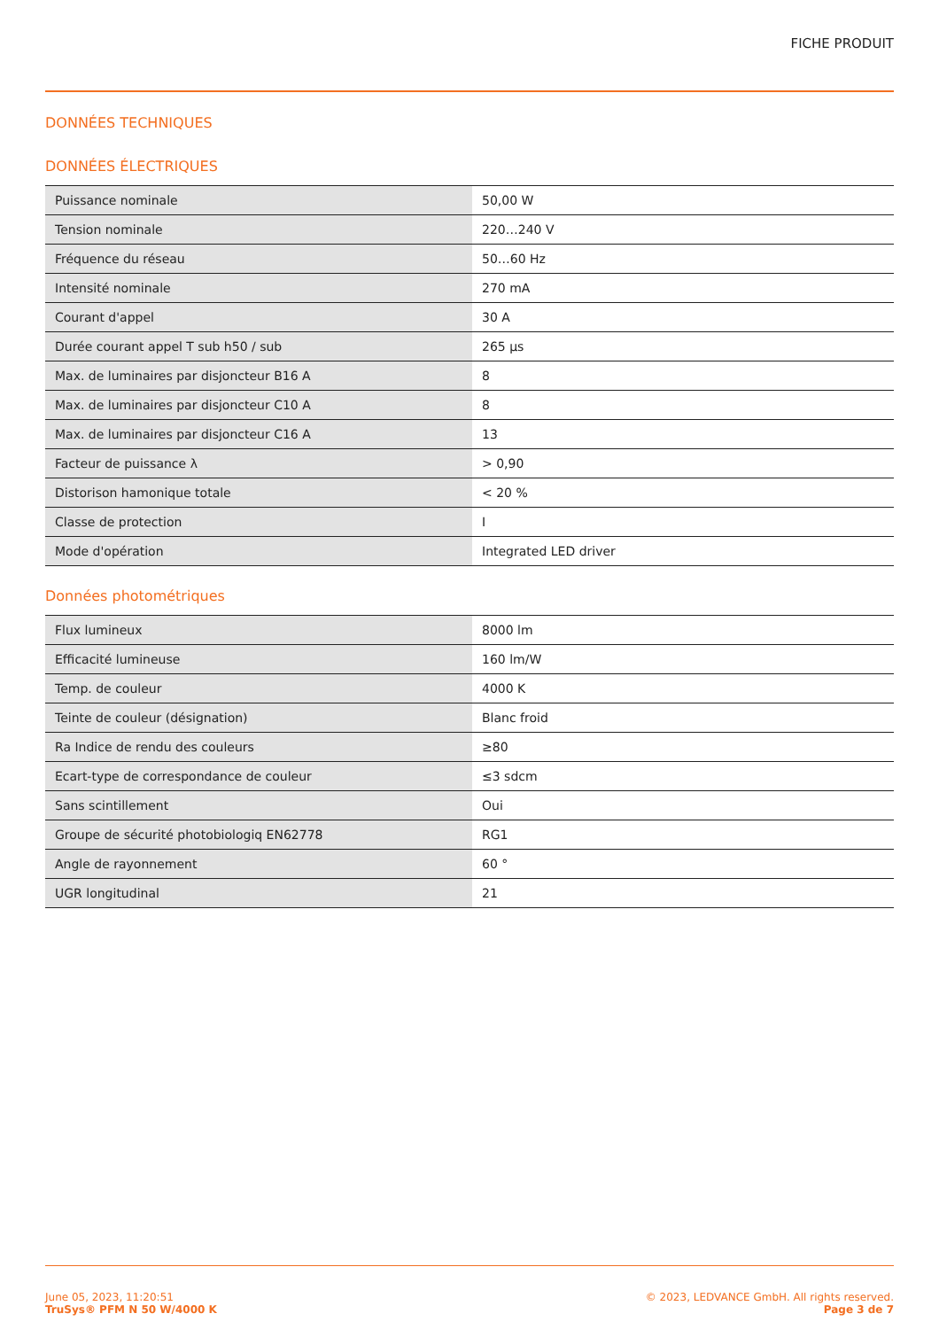FICHE PRODUIT
DONNÉES TECHNIQUES
DONNÉES ÉLECTRIQUES
| Puissance nominale | 50,00 W |
| Tension nominale | 220…240 V |
| Fréquence du réseau | 50…60 Hz |
| Intensité nominale | 270 mA |
| Courant d'appel | 30 A |
| Durée courant appel T sub h50 / sub | 265 µs |
| Max. de luminaires par disjoncteur B16 A | 8 |
| Max. de luminaires par disjoncteur C10 A | 8 |
| Max. de luminaires par disjoncteur C16 A | 13 |
| Facteur de puissance λ | > 0,90 |
| Distorison hamonique totale | < 20 % |
| Classe de protection | I |
| Mode d'opération | Integrated LED driver |
Données photométriques
| Flux lumineux | 8000 lm |
| Efficacité lumineuse | 160 lm/W |
| Temp. de couleur | 4000 K |
| Teinte de couleur (désignation) | Blanc froid |
| Ra Indice de rendu des couleurs | ≥80 |
| Ecart-type de correspondance de couleur | ≤3 sdcm |
| Sans scintillement | Oui |
| Groupe de sécurité photobiologiq EN62778 | RG1 |
| Angle de rayonnement | 60 ° |
| UGR longitudinal | 21 |
June 05, 2023, 11:20:51
TruSys® PFM N 50 W/4000 K
© 2023, LEDVANCE GmbH. All rights reserved.
Page 3 de 7